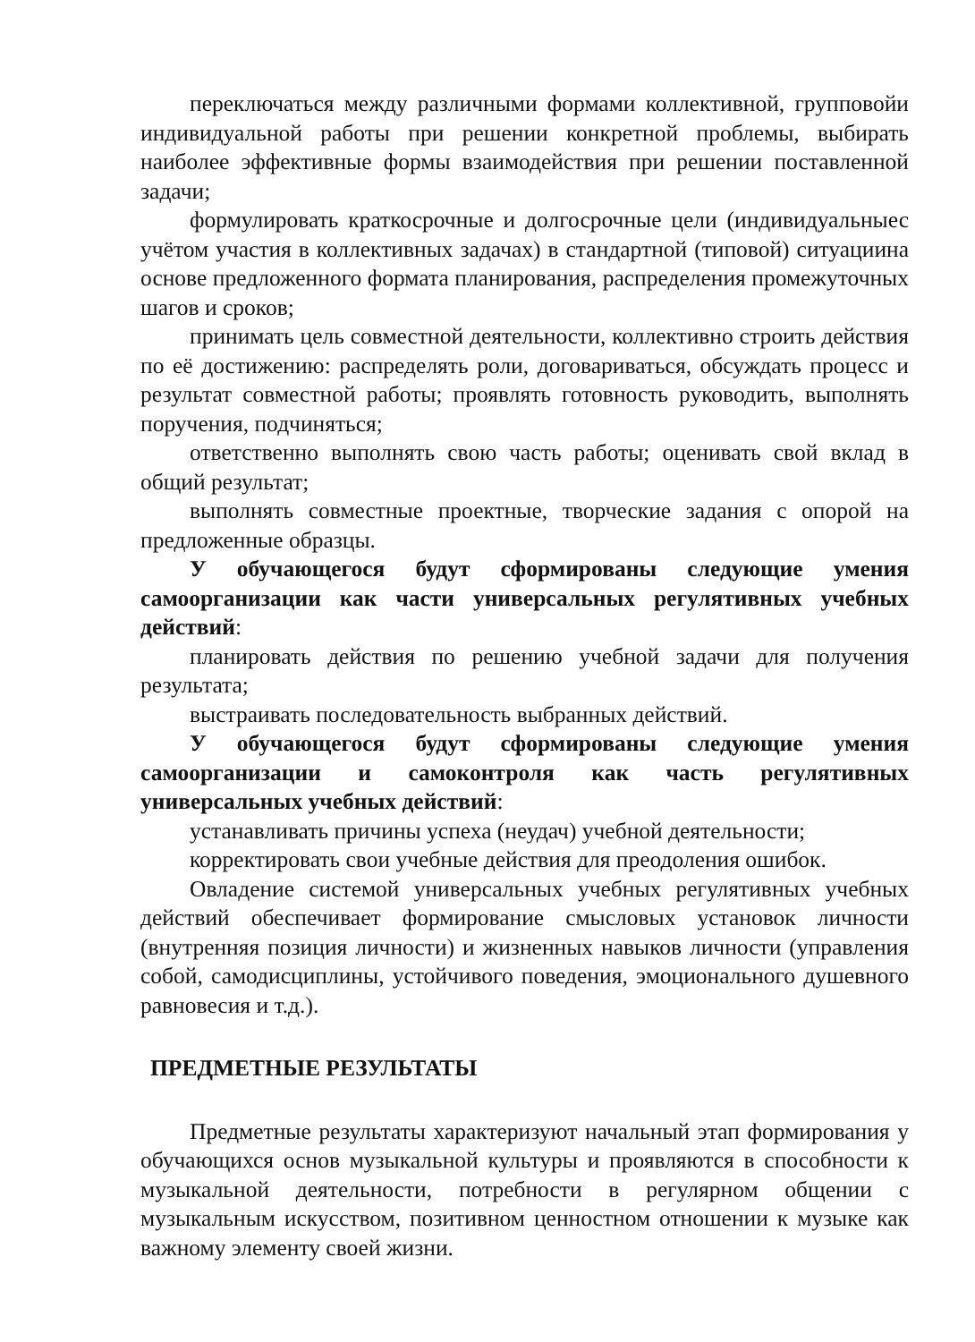переключаться между различными формами коллективной, групповойи индивидуальной работы при решении конкретной проблемы, выбирать наиболее эффективные формы взаимодействия при решении поставленной задачи;
формулировать краткосрочные и долгосрочные цели (индивидуальныес учётом участия в коллективных задачах) в стандартной (типовой) ситуациина основе предложенного формата планирования, распределения промежуточных шагов и сроков;
принимать цель совместной деятельности, коллективно строить действия по её достижению: распределять роли, договариваться, обсуждать процесс и результат совместной работы; проявлять готовность руководить, выполнять поручения, подчиняться;
ответственно выполнять свою часть работы; оценивать свой вклад в общий результат;
выполнять совместные проектные, творческие задания с опорой на предложенные образцы.
У обучающегося будут сформированы следующие умения самоорганизации как части универсальных регулятивных учебных действий:
планировать действия по решению учебной задачи для получения результата;
выстраивать последовательность выбранных действий.
У обучающегося будут сформированы следующие умения самоорганизации и самоконтроля как часть регулятивных универсальных учебных действий:
устанавливать причины успеха (неудач) учебной деятельности;
корректировать свои учебные действия для преодоления ошибок.
Овладение системой универсальных учебных регулятивных учебных действий обеспечивает формирование смысловых установок личности (внутренняя позиция личности) и жизненных навыков личности (управления собой, самодисциплины, устойчивого поведения, эмоционального душевного равновесия и т.д.).
ПРЕДМЕТНЫЕ РЕЗУЛЬТАТЫ
Предметные результаты характеризуют начальный этап формирования у обучающихся основ музыкальной культуры и проявляются в способности к музыкальной деятельности, потребности в регулярном общении с музыкальным искусством, позитивном ценностном отношении к музыке как важному элементу своей жизни.